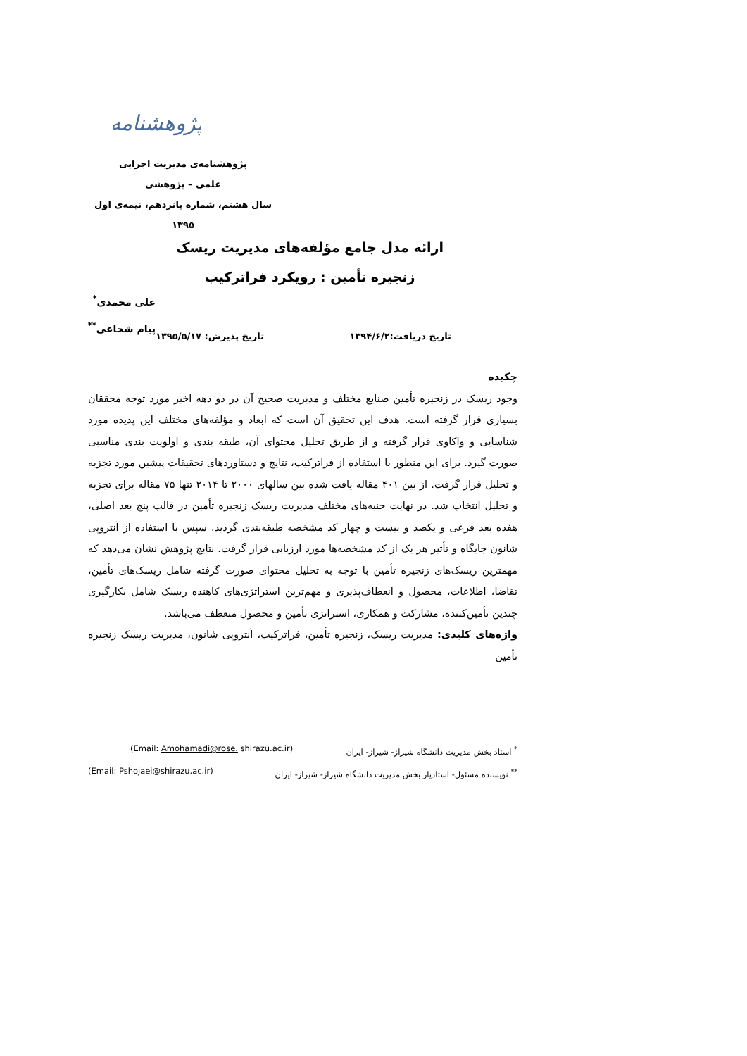پژوهشنامه
پژوهشنامه‌ی مدیریت اجرایی
علمی – پژوهشی
سال هشتم، شماره پانزدهم، نیمه‌ی اول ۱۳۹۵
ارائه مدل جامع مؤلفه‌های مدیریت ریسک
زنجیره تأمین : رویکرد فراترکیب
علی محمدی<sup>*</sup>
پیام شجاعی<sup>**</sup>
تاریخ دریافت:۱۳۹۴/۶/۲ تاریخ پذیرش: ۱۳۹۵/۵/۱۷
چکیده
وجود ریسک در زنجیره تأمین صنایع مختلف و مدیریت صحیح آن در دو دهه اخیر مورد توجه محققان بسیاری قرار گرفته است. هدف این تحقیق آن است که ابعاد و مؤلفه‌های مختلف این پدیده مورد شناسایی و واکاوی قرار گرفته و از طریق تحلیل محتوای آن، طبقه بندی و اولویت بندی مناسبی صورت گیرد. برای این منظور با استفاده از فراترکیب، نتایج و دستاوردهای تحقیقات پیشین مورد تجزیه و تحلیل قرار گرفت. از بین ۴۰۱ مقاله یافت شده بین سالهای ۲۰۰۰ تا ۲۰۱۴ تنها ۷۵ مقاله برای تجزیه و تحلیل انتخاب شد. در نهایت جنبه‌های مختلف مدیریت ریسک زنجیره تأمین در قالب پنج بعد اصلی، هفده بعد فرعی و یکصد و بیست و چهار کد مشخصه طبقه‌بندی گردید. سپس با استفاده از آنتروپی شانون جایگاه و تأثیر هر یک از کد مشخصه‌ها مورد ارزیابی قرار گرفت. نتایج پژوهش نشان می‌دهد که مهمترین ریسک‌های زنجیره تأمین با توجه به تحلیل محتوای صورت گرفته شامل ریسک‌های تأمین، تقاضا، اطلاعات، محصول و انعطاف‌پذیری و مهم‌ترین استراتژی‌های کاهنده ریسک شامل بکارگیری چندین تأمین‌کننده، مشارکت و همکاری، استراتژی تأمین و محصول منعطف می‌باشد.
واژه‌های کلیدی: مدیریت ریسک، زنجیره تأمین، فراترکیب، آنتروپی شانون، مدیریت ریسک زنجیره تأمین
<sup>*</sup> استاد بخش مدیریت دانشگاه شیراز- شیراز- ایران (Email: Amohamadi@rose. shirazu.ac.ir)
<sup>**</sup> نویسنده مسئول- استادیار بخش مدیریت دانشگاه شیراز- شیراز- ایران (Email: Pshojaei@shirazu.ac.ir)